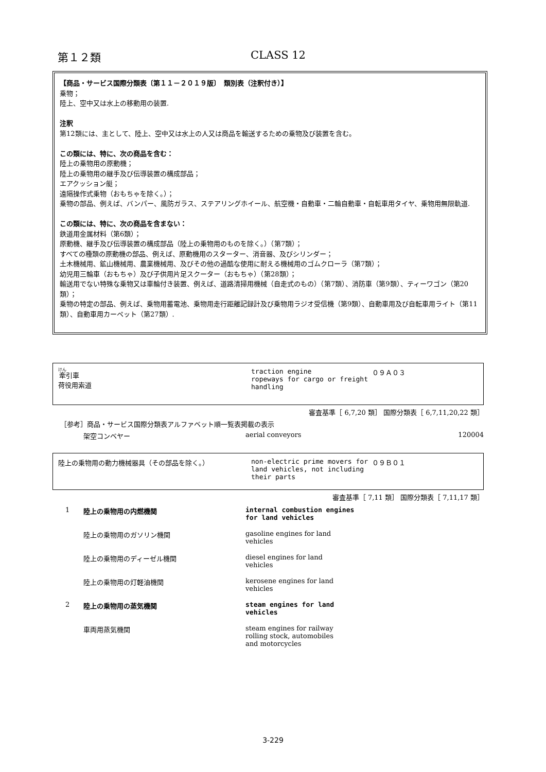第１２類 CLASS 12
【商品・サービス国際分類表〔第１１－２０１９版〕　類別表（注釈付き）】
乗物；
陸上、空中又は水上の移動用の装置.
注釈
第12類には、主として、陸上、空中又は水上の人又は商品を輸送するための乗物及び装置を含む。
この類には、特に、次の商品を含む：
陸上の乗物用の原動機；
陸上の乗物用の継手及び伝導装置の構成部品；
エアクッション艇；
遠隔操作式乗物（おもちゃを除く。）；
乗物の部品、例えば、バンパー、風防ガラス、ステアリングホイール、航空機・自動車・二輪自動車・自転車用タイヤ、乗物用無限軌道.
この類には、特に、次の商品を含まない：
鉄道用金属材料（第6類）；
原動機、継手及び伝導装置の構成部品（陸上の乗物用のものを除く。）（第7類）；
すべての種類の原動機の部品、例えば、原動機用のスターター、消音器、及びシリンダー；
土木機械用、鉱山機械用、農業機械用、及びその他の過酷な使用に耐える機械用のゴムクローラ（第7類）；
幼児用三輪車（おもちゃ）及び子供用片足スクーター（おもちゃ）（第28類）；
輸送用でない特殊な乗物又は車輪付き装置、例えば、道路清掃用機械（自走式のもの）（第7類）、消防車（第9類）、ティーワゴン（第20類）；
乗物の特定の部品、例えば、乗物用蓄電池、乗物用走行距離記録計及び乗物用ラジオ受信機（第9類）、自動車用及び自転車用ライト（第11類）、自動車用カーペット（第27類）.
牽引車
荷役用索道
traction engine
ropeways for cargo or freight handling
０９Ａ０３
審査基準［ 6,7,20 類］ 国際分類表［ 6,7,11,20,22 類］
［参考］商品・サービス国際分類表アルファベット順一覧表掲載の表示
| | 架空コンベヤー | aerial conveyors | 120004 |
陸上の乗物用の動力機械器具（その部品を除く。） non-electric prime movers for land vehicles, not including their parts
０９Ｂ０１
審査基準［ 7,11 類］ 国際分類表［ 7,11,17 類］
| 1 | 陸上の乗物用の内燃機関 | internal combustion engines for land vehicles |
| | 陸上の乗物用のガソリン機関 | gasoline engines for land vehicles |
| | 陸上の乗物用のディーゼル機関 | diesel engines for land vehicles |
| | 陸上の乗物用の灯軽油機関 | kerosene engines for land vehicles |
| 2 | 陸上の乗物用の蒸気機関 | steam engines for land vehicles |
| | 車両用蒸気機関 | steam engines for railway rolling stock, automobiles and motorcycles |
3-229